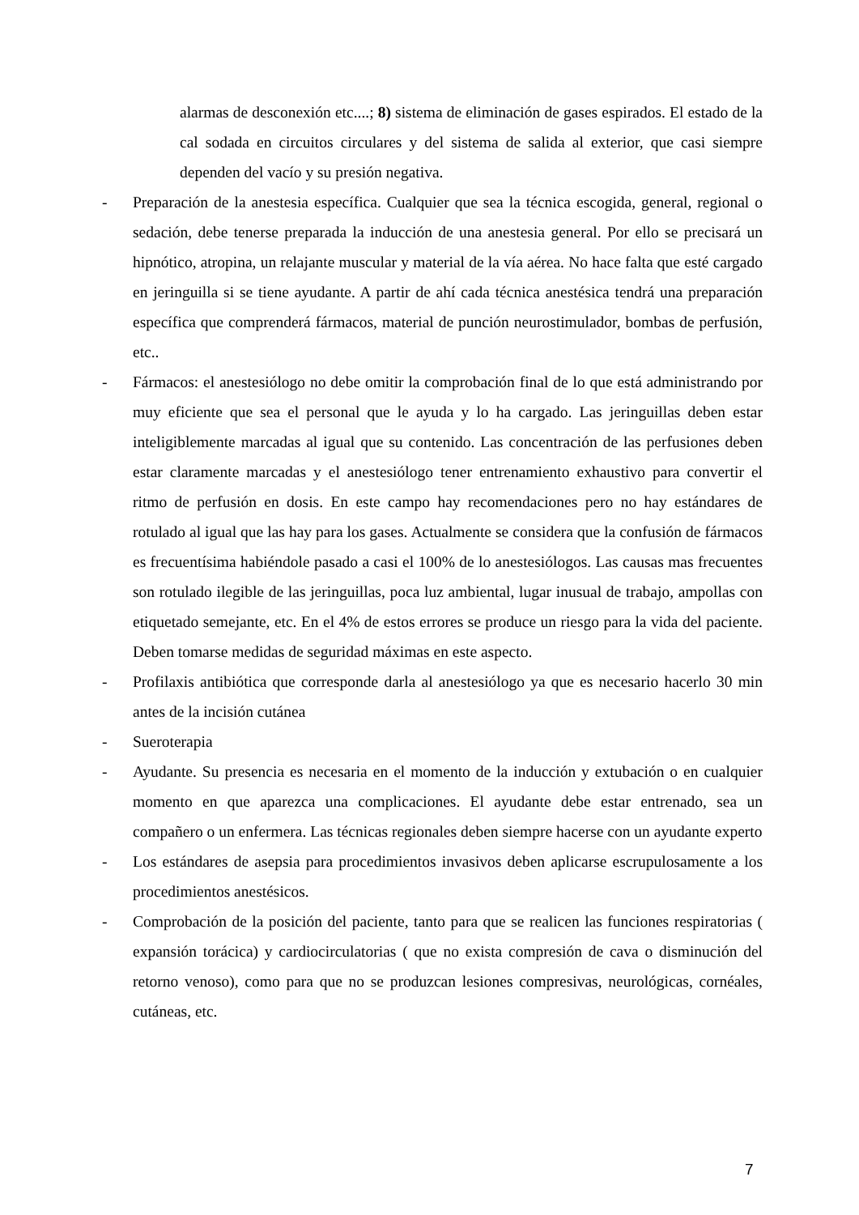alarmas de desconexión etc....; 8) sistema de eliminación de gases espirados. El estado de la cal sodada en circuitos circulares y del sistema de salida al exterior, que casi siempre dependen del vacío y su presión negativa.
- Preparación de la anestesia específica. Cualquier que sea la técnica escogida, general, regional o sedación, debe tenerse preparada la inducción de una anestesia general. Por ello se precisará un hipnótico, atropina, un relajante muscular y material de la vía aérea. No hace falta que esté cargado en jeringuilla si se tiene ayudante. A partir de ahí cada técnica anestésica tendrá una preparación específica que comprenderá fármacos, material de punción neurostimulador, bombas de perfusión, etc..
- Fármacos: el anestesiólogo no debe omitir la comprobación final de lo que está administrando por muy eficiente que sea el personal que le ayuda y lo ha cargado. Las jeringuillas deben estar inteligiblemente marcadas al igual que su contenido. Las concentración de las perfusiones deben estar claramente marcadas y el anestesiólogo tener entrenamiento exhaustivo para convertir el ritmo de perfusión en dosis. En este campo hay recomendaciones pero no hay estándares de rotulado al igual que las hay para los gases. Actualmente se considera que la confusión de fármacos es frecuentísima habiéndole pasado a casi el 100% de lo anestesiólogos. Las causas mas frecuentes son rotulado ilegible de las jeringuillas, poca luz ambiental, lugar inusual de trabajo, ampollas con etiquetado semejante, etc. En el 4% de estos errores se produce un riesgo para la vida del paciente. Deben tomarse medidas de seguridad máximas en este aspecto.
- Profilaxis antibiótica que corresponde darla al anestesiólogo ya que es necesario hacerlo 30 min antes de la incisión cutánea
- Sueroterapia
- Ayudante. Su presencia es necesaria en el momento de la inducción y extubación o en cualquier momento en que aparezca una complicaciones. El ayudante debe estar entrenado, sea un compañero o un enfermera. Las técnicas regionales deben siempre hacerse con un ayudante experto
- Los estándares de asepsia para procedimientos invasivos deben aplicarse escrupulosamente a los procedimientos anestésicos.
- Comprobación de la posición del paciente, tanto para que se realicen las funciones respiratorias ( expansión torácica) y cardiocirculatorias ( que no exista compresión de cava o disminución del retorno venoso), como para que no se produzcan lesiones compresivas, neurológicas, cornéales, cutáneas, etc.
7